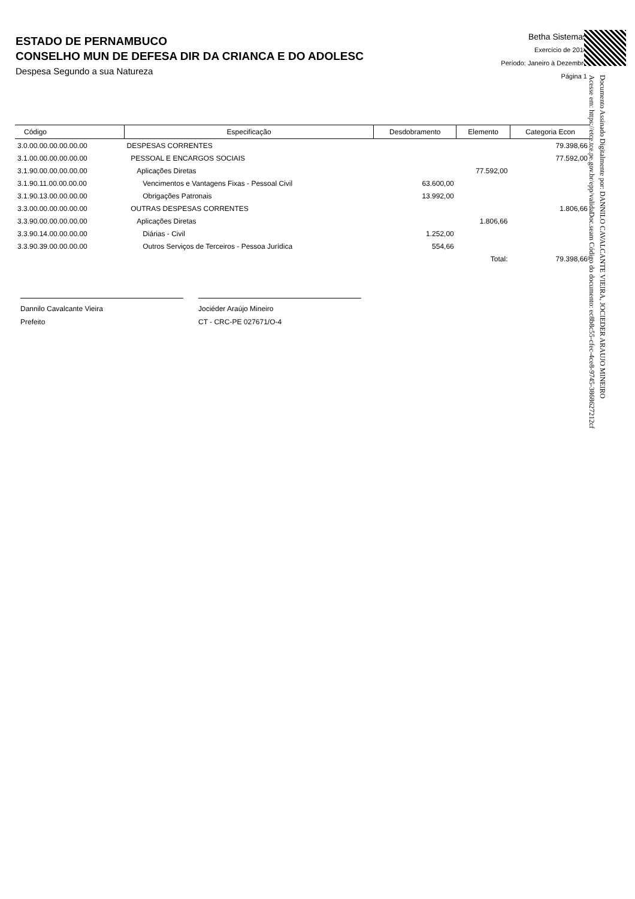ESTADO DE PERNAMBUCO
CONSELHO MUN DE DEFESA DIR DA CRIANCA E DO ADOLESC
Despesa Segundo a sua Natureza
Betha Sistemas
Exercício de 2018
Período: Janeiro à Dezembro
Página 1
| Código | Especificação | Desdobramento | Elemento | Categoria Econ |
| --- | --- | --- | --- | --- |
| 3.0.00.00.00.00.00.00 | DESPESAS CORRENTES | | | 79.398,66 |
| 3.1.00.00.00.00.00.00 | PESSOAL E ENCARGOS SOCIAIS | | | 77.592,00 |
| 3.1.90.00.00.00.00.00 | Aplicações Diretas | | 77.592,00 | |
| 3.1.90.11.00.00.00.00 | Vencimentos e Vantagens Fixas - Pessoal Civil | 63.600,00 | | |
| 3.1.90.13.00.00.00.00 | Obrigações Patronais | 13.992,00 | | |
| 3.3.00.00.00.00.00.00 | OUTRAS DESPESAS CORRENTES | | | 1.806,66 |
| 3.3.90.00.00.00.00.00 | Aplicações Diretas | | 1.806,66 | |
| 3.3.90.14.00.00.00.00 | Diárias - Civil | 1.252,00 | | |
| 3.3.90.39.00.00.00.00 | Outros Serviços de Terceiros - Pessoa Jurídica | 554,66 | | |
| | | | Total: | 79.398,66 |
Dannilo Cavalcante Vieira
Prefeito
Jociéder Araújo Mineiro
CT - CRC-PE 027671/O-4
Documento Assinado Digitalmente por: DANNILO CAVALCANTE VIEIRA, JOCIEDER ARAUJO MINEIRO
Acesse em: https://etce.tce.pe.gov.br/epp/validaDoc.seam Código do documento: ec8b8c55-cfec-4ce8-9745-3868627212cf